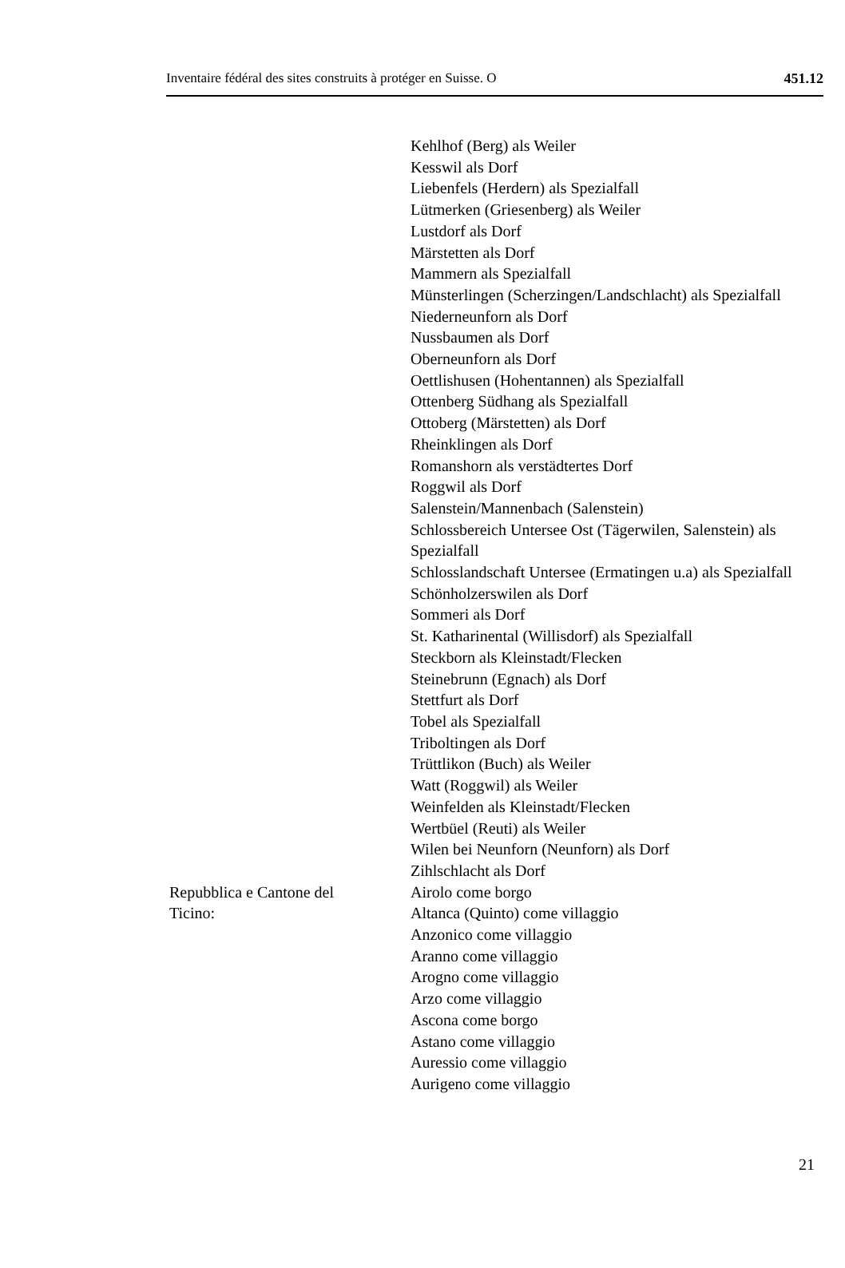Inventaire fédéral des sites construits à protéger en Suisse. O 451.12
Kehlhof (Berg) als Weiler
Kesswil als Dorf
Liebenfels (Herdern) als Spezialfall
Lütmerken (Griesenberg) als Weiler
Lustdorf als Dorf
Märstetten als Dorf
Mammern als Spezialfall
Münsterlingen (Scherzingen/Landschlacht) als Spezialfall
Niederneunforn als Dorf
Nussbaumen als Dorf
Oberneunforn als Dorf
Oettlishusen (Hohentannen) als Spezialfall
Ottenberg Südhang als Spezialfall
Ottoberg (Märstetten) als Dorf
Rheinklingen als Dorf
Romanshorn als verstädtertes Dorf
Roggwil als Dorf
Salenstein/Mannenbach (Salenstein)
Schlossbereich Untersee Ost (Tägerwilen, Salenstein) als Spezialfall
Schlosslandschaft Untersee (Ermatingen u.a) als Spezialfall
Schönholzerswilen als Dorf
Sommeri als Dorf
St. Katharinental (Willisdorf) als Spezialfall
Steckborn als Kleinstadt/Flecken
Steinebrunn (Egnach) als Dorf
Stettfurt als Dorf
Tobel als Spezialfall
Triboltingen als Dorf
Trüttlikon (Buch) als Weiler
Watt (Roggwil) als Weiler
Weinfelden als Kleinstadt/Flecken
Wertbüel (Reuti) als Weiler
Wilen bei Neunforn (Neunforn) als Dorf
Zihlschlacht als Dorf
Repubblica e Cantone del
Ticino:
Airolo come borgo
Altanca (Quinto) come villaggio
Anzonico come villaggio
Aranno come villaggio
Arogno come villaggio
Arzo come villaggio
Ascona come borgo
Astano come villaggio
Auressio come villaggio
Aurigeno come villaggio
21